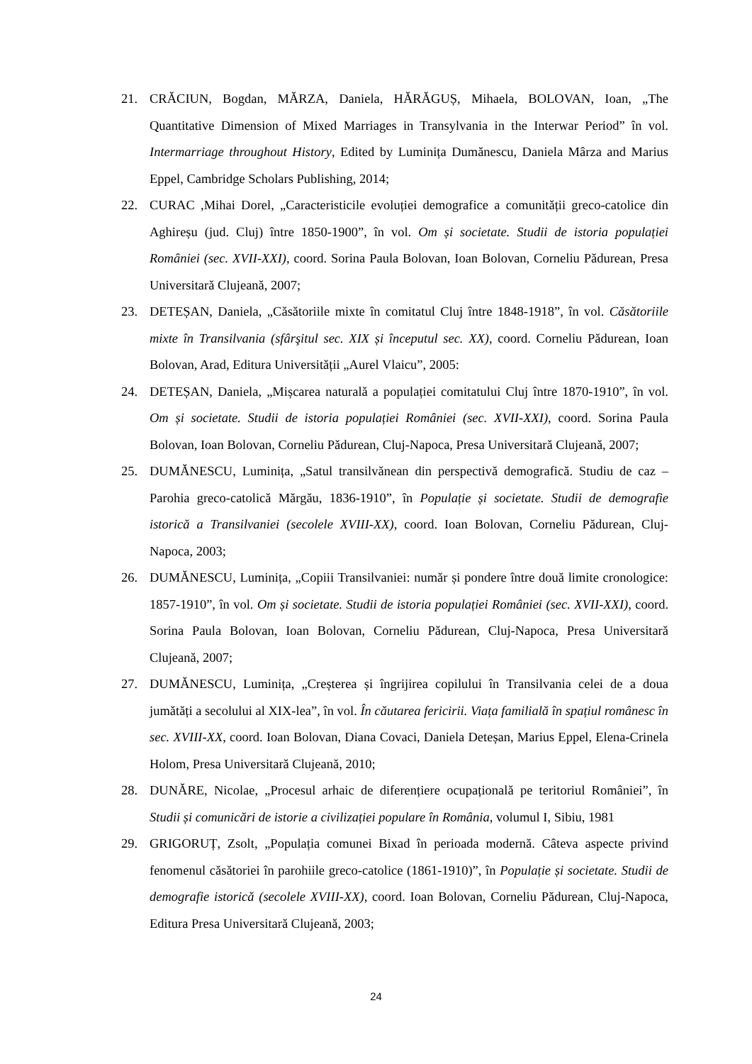21. CRĂCIUN, Bogdan, MĂRZA, Daniela, HĂRĂGUȘ, Mihaela, BOLOVAN, Ioan, „The Quantitative Dimension of Mixed Marriages in Transylvania in the Interwar Period” în vol. Intermarriage throughout History, Edited by Luminița Dumănescu, Daniela Mârza and Marius Eppel, Cambridge Scholars Publishing, 2014;
22. CURAC ,Mihai Dorel, „Caracteristicile evoluției demografice a comunității greco-catolice din Aghireșu (jud. Cluj) între 1850-1900”, în vol. Om și societate. Studii de istoria populației României (sec. XVII-XXI), coord. Sorina Paula Bolovan, Ioan Bolovan, Corneliu Pădurean, Presa Universitară Clujeană, 2007;
23. DETEȘAN, Daniela, „Căsătoriile mixte în comitatul Cluj între 1848-1918”, în vol. Căsătoriile mixte în Transilvania (sfârşitul sec. XIX și începutul sec. XX), coord. Corneliu Pădurean, Ioan Bolovan, Arad, Editura Universității „Aurel Vlaicu”, 2005:
24. DETEȘAN, Daniela, „Mișcarea naturală a populației comitatului Cluj între 1870-1910”, în vol. Om și societate. Studii de istoria populației României (sec. XVII-XXI), coord. Sorina Paula Bolovan, Ioan Bolovan, Corneliu Pădurean, Cluj-Napoca, Presa Universitară Clujeană, 2007;
25. DUMĂNESCU, Luminița, „Satul transilvănean din perspectivă demografică. Studiu de caz – Parohia greco-catolică Mărgău, 1836-1910”, în Populație și societate. Studii de demografie istorică a Transilvaniei (secolele XVIII-XX), coord. Ioan Bolovan, Corneliu Pădurean, Cluj-Napoca, 2003;
26. DUMĂNESCU, Luminița, „Copiii Transilvaniei: număr și pondere între două limite cronologice: 1857-1910”, în vol. Om și societate. Studii de istoria populației României (sec. XVII-XXI), coord. Sorina Paula Bolovan, Ioan Bolovan, Corneliu Pădurean, Cluj-Napoca, Presa Universitară Clujeană, 2007;
27. DUMĂNESCU, Luminița, „Creșterea și îngrijirea copilului în Transilvania celei de a doua jumătăți a secolului al XIX-lea”, în vol. În căutarea fericirii. Viața familială în spațiul românesc în sec. XVIII-XX, coord. Ioan Bolovan, Diana Covaci, Daniela Deteșan, Marius Eppel, Elena-Crinela Holom, Presa Universitară Clujeană, 2010;
28. DUNĂRE, Nicolae, „Procesul arhaic de diferențiere ocupațională pe teritoriul României”, în Studii și comunicări de istorie a civilizației populare în România, volumul I, Sibiu, 1981
29. GRIGORUȚ, Zsolt, „Populația comunei Bixad în perioada modernă. Câteva aspecte privind fenomenul căsătoriei în parohiile greco-catolice (1861-1910)”, în Populație și societate. Studii de demografie istorică (secolele XVIII-XX), coord. Ioan Bolovan, Corneliu Pădurean, Cluj-Napoca, Editura Presa Universitară Clujeană, 2003;
24